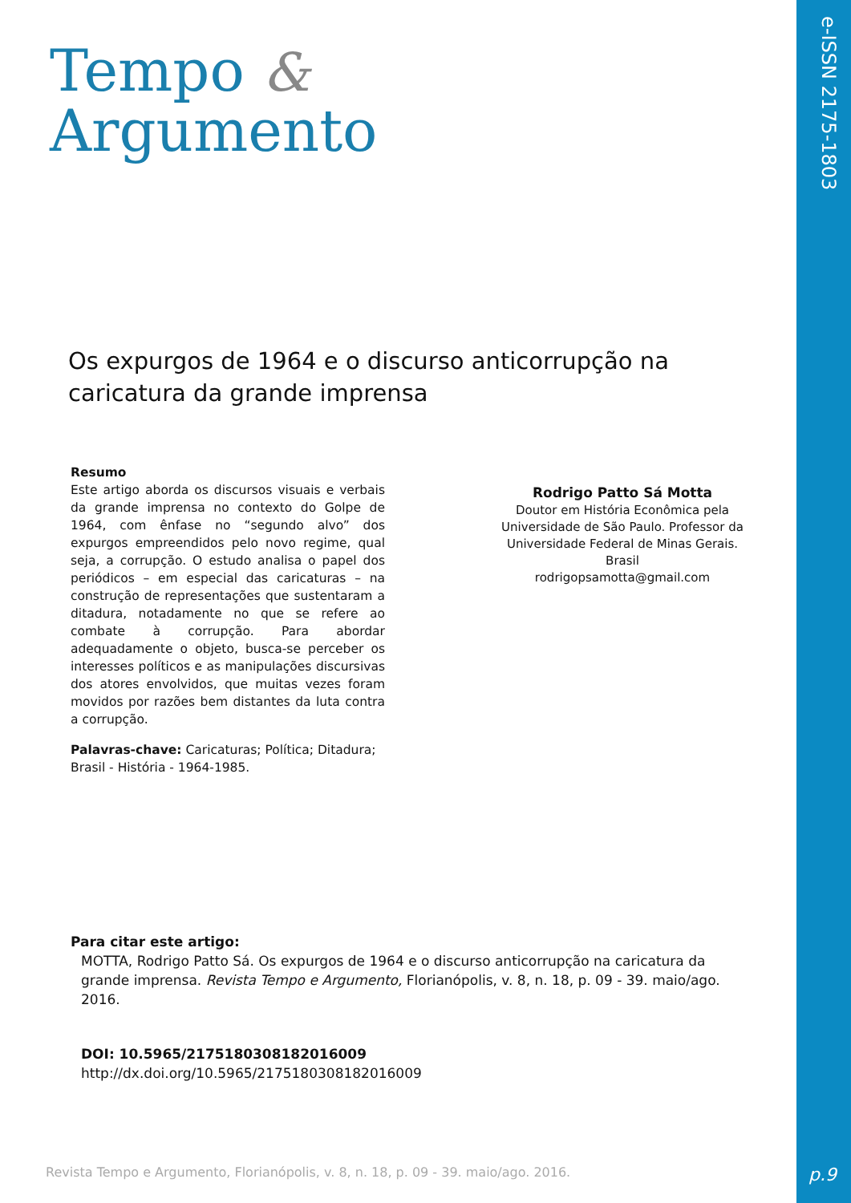e-ISSN 2175-1803
Tempo &
Argumento
Os expurgos de 1964 e o discurso anticorrupção na caricatura da grande imprensa
Resumo
Este artigo aborda os discursos visuais e verbais da grande imprensa no contexto do Golpe de 1964, com ênfase no “segundo alvo” dos expurgos empreendidos pelo novo regime, qual seja, a corrupção. O estudo analisa o papel dos periódicos – em especial das caricaturas – na construção de representações que sustentaram a ditadura, notadamente no que se refere ao combate à corrupção. Para abordar adequadamente o objeto, busca-se perceber os interesses políticos e as manipulações discursivas dos atores envolvidos, que muitas vezes foram movidos por razões bem distantes da luta contra a corrupção.
Palavras-chave: Caricaturas; Política; Ditadura;
Brasil - História - 1964-1985.
Rodrigo Patto Sá Motta
Doutor em História Econômica pela Universidade de São Paulo. Professor da Universidade Federal de Minas Gerais.
Brasil
rodrigopsamotta@gmail.com
Para citar este artigo:
MOTTA, Rodrigo Patto Sá. Os expurgos de 1964 e o discurso anticorrupção na caricatura da grande imprensa. Revista Tempo e Argumento, Florianópolis, v. 8, n. 18, p. 09 - 39. maio/ago. 2016.
DOI: 10.5965/2175180308182016009
http://dx.doi.org/10.5965/2175180308182016009
Revista Tempo e Argumento, Florianópolis, v. 8, n. 18, p. 09 - 39. maio/ago. 2016.
p.9